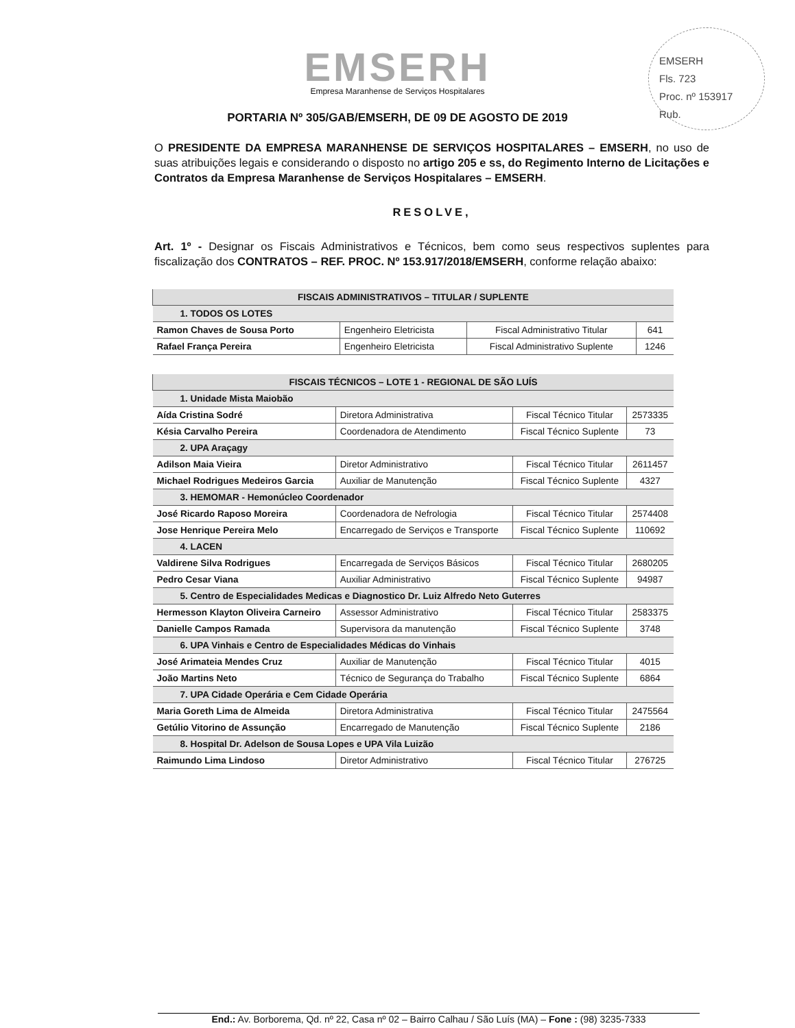EMSERH
Fls. 723
Proc. nº 153917
Rub.
EMSERH
Empresa Maranhense de Serviços Hospitalares
PORTARIA Nº 305/GAB/EMSERH, DE 09 DE AGOSTO DE 2019
O PRESIDENTE DA EMPRESA MARANHENSE DE SERVIÇOS HOSPITALARES – EMSERH, no uso de suas atribuições legais e considerando o disposto no artigo 205 e ss, do Regimento Interno de Licitações e Contratos da Empresa Maranhense de Serviços Hospitalares – EMSERH.
RESOLVE,
Art. 1º - Designar os Fiscais Administrativos e Técnicos, bem como seus respectivos suplentes para fiscalização dos CONTRATOS – REF. PROC. Nº 153.917/2018/EMSERH, conforme relação abaixo:
| FISCAIS ADMINISTRATIVOS – TITULAR / SUPLENTE | | | |
| --- | --- | --- | --- |
| 1. TODOS OS LOTES | | | |
| Ramon Chaves de Sousa Porto | Engenheiro Eletricista | Fiscal Administrativo Titular | 641 |
| Rafael França Pereira | Engenheiro Eletricista | Fiscal Administrativo Suplente | 1246 |
| FISCAIS TÉCNICOS – LOTE 1 - REGIONAL DE SÃO LUÍS | | | |
| --- | --- | --- | --- |
| 1. Unidade Mista Maiobão | | | |
| Aída Cristina Sodré | Diretora Administrativa | Fiscal Técnico Titular | 2573335 |
| Késia Carvalho Pereira | Coordenadora de Atendimento | Fiscal Técnico Suplente | 73 |
| 2. UPA Araçagy | | | |
| Adilson Maia Vieira | Diretor Administrativo | Fiscal Técnico Titular | 2611457 |
| Michael Rodrigues Medeiros Garcia | Auxiliar de Manutenção | Fiscal Técnico Suplente | 4327 |
| 3. HEMOMAR - Hemonúcleo Coordenador | | | |
| José Ricardo Raposo Moreira | Coordenadora de Nefrologia | Fiscal Técnico Titular | 2574408 |
| Jose Henrique Pereira Melo | Encarregado de Serviços e Transporte | Fiscal Técnico Suplente | 110692 |
| 4. LACEN | | | |
| Valdirene Silva Rodrigues | Encarregada de Serviços Básicos | Fiscal Técnico Titular | 2680205 |
| Pedro Cesar Viana | Auxiliar Administrativo | Fiscal Técnico Suplente | 94987 |
| 5. Centro de Especialidades Medicas e Diagnostico Dr. Luiz Alfredo Neto Guterres | | | |
| Hermesson Klayton Oliveira Carneiro | Assessor Administrativo | Fiscal Técnico Titular | 2583375 |
| Danielle Campos Ramada | Supervisora da manutenção | Fiscal Técnico Suplente | 3748 |
| 6. UPA Vinhais e Centro de Especialidades Médicas do Vinhais | | | |
| José Arimateia Mendes Cruz | Auxiliar de Manutenção | Fiscal Técnico Titular | 4015 |
| João Martins Neto | Técnico de Segurança do Trabalho | Fiscal Técnico Suplente | 6864 |
| 7. UPA Cidade Operária e Cem Cidade Operária | | | |
| Maria Goreth Lima de Almeida | Diretora Administrativa | Fiscal Técnico Titular | 2475564 |
| Getúlio Vitorino de Assunção | Encarregado de Manutenção | Fiscal Técnico Suplente | 2186 |
| 8. Hospital Dr. Adelson de Sousa Lopes e UPA Vila Luizão | | | |
| Raimundo Lima Lindoso | Diretor Administrativo | Fiscal Técnico Titular | 276725 |
End.: Av. Borborema, Qd. nº 22, Casa nº 02 – Bairro Calhau / São Luís (MA) – Fone : (98) 3235-7333